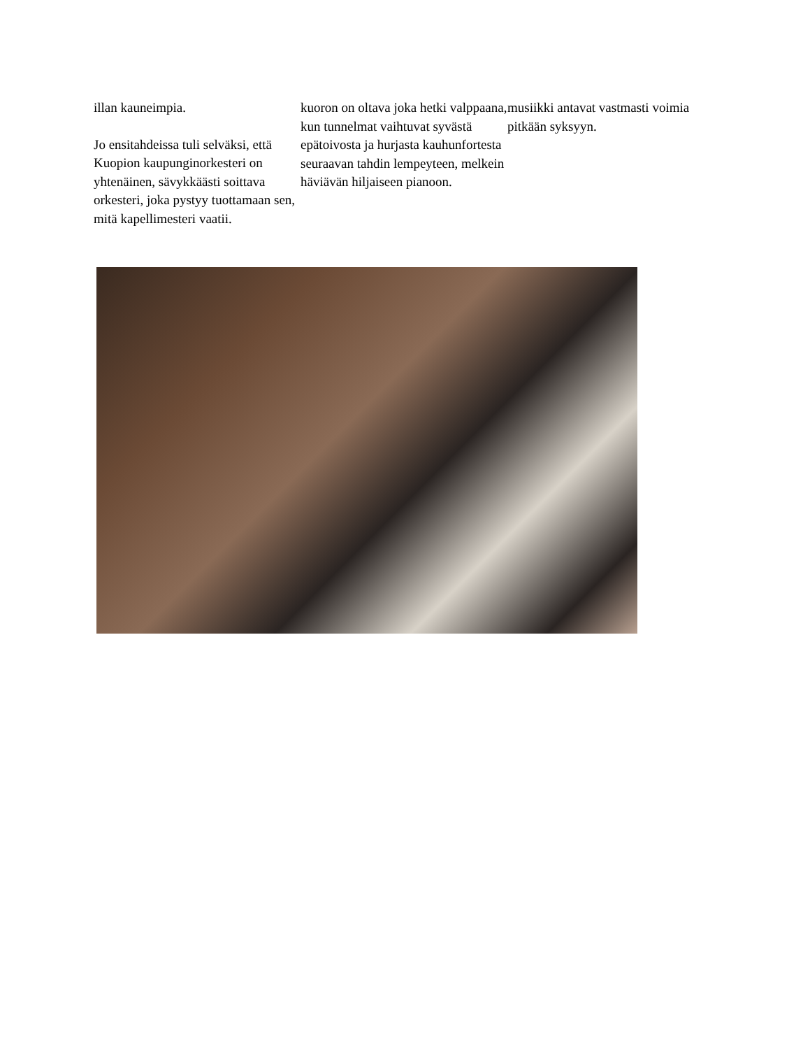illan kauneimpia.
Jo ensitahdeissa tuli selväksi, että Kuopion kaupunginorkesteri on yhtenäinen, sävykkäästi soittava orkesteri, joka pystyy tuottamaan sen, mitä kapellimesteri vaatii.
kuoron on oltava joka hetki valppaana, kun tunnelmat vaihtuvat syvästä epätoivosta ja hurjasta kauhunfortesta seuraavan tahdin lempeyteen, melkein häviävän hiljaiseen pianoon.
musiikki antavat vastmasti voimia pitkään syksyyn.